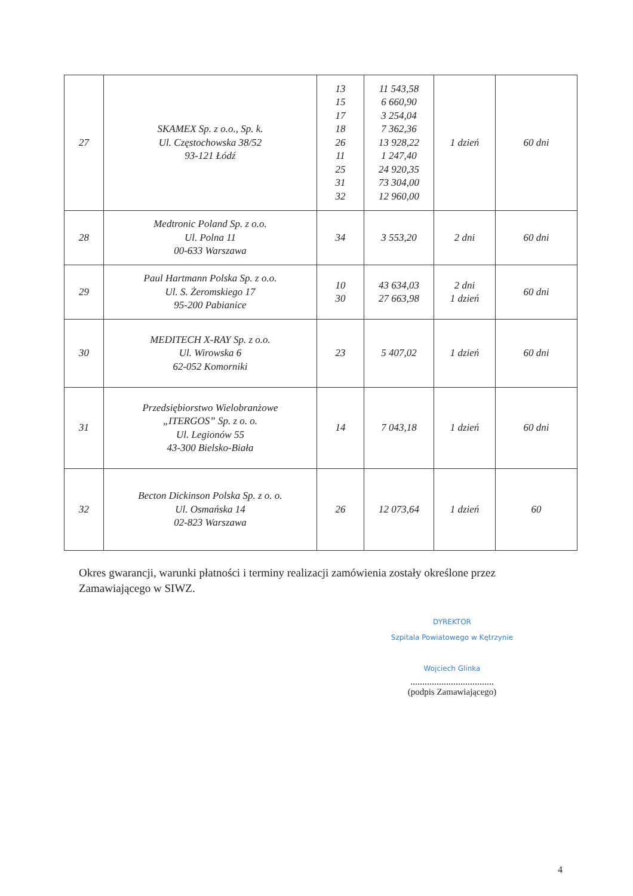| 27 | SKAMEX Sp. z o.o., Sp. k. Ul. Częstochowska 38/52 93-121 Łódź | 13 15 17 18 26 11 25 31 32 | 11 543,58 6 660,90 3 254,04 7 362,36 13 928,22 1 247,40 24 920,35 73 304,00 12 960,00 | 1 dzień | 60 dni |
| 28 | Medtronic Poland Sp. z o.o. Ul. Polna 11 00-633 Warszawa | 34 | 3 553,20 | 2 dni | 60 dni |
| 29 | Paul Hartmann Polska Sp. z o.o. Ul. S. Żeromskiego 17 95-200 Pabianice | 10 30 | 43 634,03 27 663,98 | 2 dni 1 dzień | 60 dni |
| 30 | MEDITECH X-RAY Sp. z o.o. Ul. Wirowska 6 62-052 Komorniki | 23 | 5 407,02 | 1 dzień | 60 dni |
| 31 | Przedsiębiorstwo Wielobranżowe „ITERGOS” Sp. z o. o. Ul. Legionów 55 43-300 Bielsko-Biała | 14 | 7 043,18 | 1 dzień | 60 dni |
| 32 | Becton Dickinson Polska Sp. z o. o. Ul. Osmańska 14 02-823 Warszawa | 26 | 12 073,64 | 1 dzień | 60 |
Okres gwarancji, warunki płatności i terminy realizacji zamówienia zostały określone przez Zamawiającego w SIWZ.
DYREKTOR
Szpitala Powiatowego w Kętrzynie
Wojciech Glinka
...................................
(podpis Zamawiającego)
4